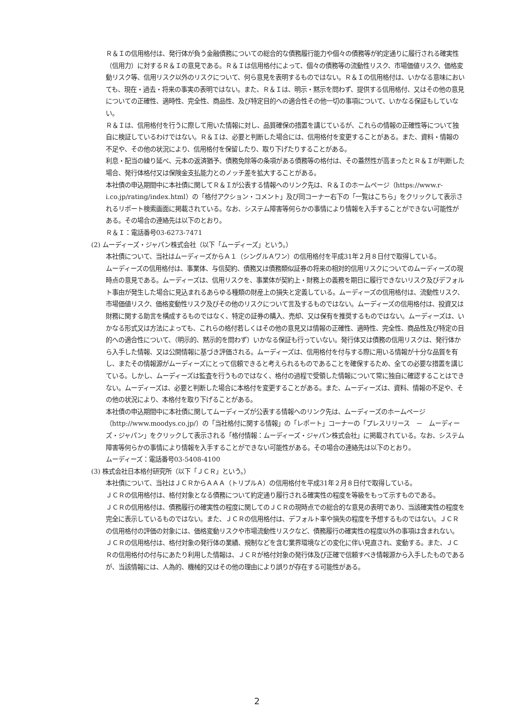Ｒ＆Ｉの信用格付は、発行体が負う金融債務についての総合的な債務履行能力や個々の債務等が約定通りに履行される確実性（信用力）に対するＲ＆Ｉの意見である。Ｒ＆Ｉは信用格付によって、個々の債務等の流動性リスク、市場価値リスク、価格変動リスク等、信用リスク以外のリスクについて、何ら意見を表明するものではない。Ｒ＆Ｉの信用格付は、いかなる意味においても、現在・過去・将来の事実の表明ではない。また、Ｒ＆Ｉは、明示・黙示を問わず、提供する信用格付、又はその他の意見についての正確性、適時性、完全性、商品性、及び特定目的への適合性その他一切の事項について、いかなる保証もしていない。
Ｒ＆Ｉは、信用格付を行うに際して用いた情報に対し、品質確保の措置を講じているが、これらの情報の正確性等について独自に検証しているわけではない。Ｒ＆Ｉは、必要と判断した場合には、信用格付を変更することがある。また、資料・情報の不足や、その他の状況により、信用格付を保留したり、取り下げたりすることがある。
利息・配当の繰り延べ、元本の返済猶予、債務免除等の条項がある債務等の格付は、その蓋然性が高まったとＲ＆Ｉが判断した場合、発行体格付又は保険金支払能力とのノッチ差を拡大することがある。
本社債の申込期間中に本社債に関してＲ＆Ｉが公表する情報へのリンク先は、Ｒ＆Ｉのホームページ（https://www.r-i.co.jp/rating/index.html）の「格付アクション・コメント」及び同コーナー右下の「一覧はこちら」をクリックして表示されるリポート検索画面に掲載されている。なお、システム障害等何らかの事情により情報を入手することができない可能性がある。その場合の連絡先は以下のとおり。
Ｒ＆Ｉ：電話番号03-6273-7471
(2) ムーディーズ・ジャパン株式会社（以下「ムーディーズ」という。）
本社債について、当社はムーディーズからＡ１（シングルＡワン）の信用格付を平成31年２月８日付で取得している。
ムーディーズの信用格付は、事業体、与信契約、債務又は債務類似証券の将来の相対的信用リスクについてのムーディーズの現時点の意見である。ムーディーズは、信用リスクを、事業体が契約上・財務上の義務を期日に履行できないリスク及びデフォルト事由が発生した場合に見込まれるあらゆる種類の財産上の損失と定義している。ムーディーズの信用格付は、流動性リスク、市場価値リスク、価格変動性リスク及びその他のリスクについて言及するものではない。ムーディーズの信用格付は、投資又は財務に関する助言を構成するものではなく、特定の証券の購入、売却、又は保有を推奨するものではない。ムーディーズは、いかなる形式又は方法によっても、これらの格付若しくはその他の意見又は情報の正確性、適時性、完全性、商品性及び特定の目的への適合性について、（明示的、黙示的を問わず）いかなる保証も行っていない。発行体又は債務の信用リスクは、発行体から入手した情報、又は公開情報に基づき評価される。ムーディーズは、信用格付を付与する際に用いる情報が十分な品質を有し、またその情報源がムーディーズにとって信頼できると考えられるものであることを確保するため、全ての必要な措置を講じている。しかし、ムーディーズは監査を行うものではなく、格付の過程で受領した情報について常に独自に確認することはできない。ムーディーズは、必要と判断した場合に本格付を変更することがある。また、ムーディーズは、資料、情報の不足や、その他の状況により、本格付を取り下げることがある。
本社債の申込期間中に本社債に関してムーディーズが公表する情報へのリンク先は、ムーディーズのホームページ（http://www.moodys.co.jp/）の「当社格付に関する情報」の「レポート」コーナーの「プレスリリース　－　ムーディーズ・ジャパン」をクリックして表示される「格付情報：ムーディーズ・ジャパン株式会社」に掲載されている。なお、システム障害等何らかの事情により情報を入手することができない可能性がある。その場合の連絡先は以下のとおり。
ムーディーズ：電話番号03-5408-4100
(3) 株式会社日本格付研究所（以下「ＪＣＲ」という。）
本社債について、当社はＪＣＲからＡＡＡ（トリプルＡ）の信用格付を平成31年２月８日付で取得している。
ＪＣＲの信用格付は、格付対象となる債務について約定通り履行される確実性の程度を等級をもって示すものである。
ＪＣＲの信用格付は、債務履行の確実性の程度に関してのＪＣＲの現時点での総合的な意見の表明であり、当該確実性の程度を完全に表示しているものではない。また、ＪＣＲの信用格付は、デフォルト率や損失の程度を予想するものではない。ＪＣＲの信用格付の評価の対象には、価格変動リスクや市場流動性リスクなど、債務履行の確実性の程度以外の事項は含まれない。
ＪＣＲの信用格付は、格付対象の発行体の業績、規制などを含む業界環境などの変化に伴い見直され、変動する。また、ＪＣＲの信用格付の付与にあたり利用した情報は、ＪＣＲが格付対象の発行体及び正確で信頼すべき情報源から入手したものであるが、当該情報には、人為的、機械的又はその他の理由により誤りが存在する可能性がある。
2